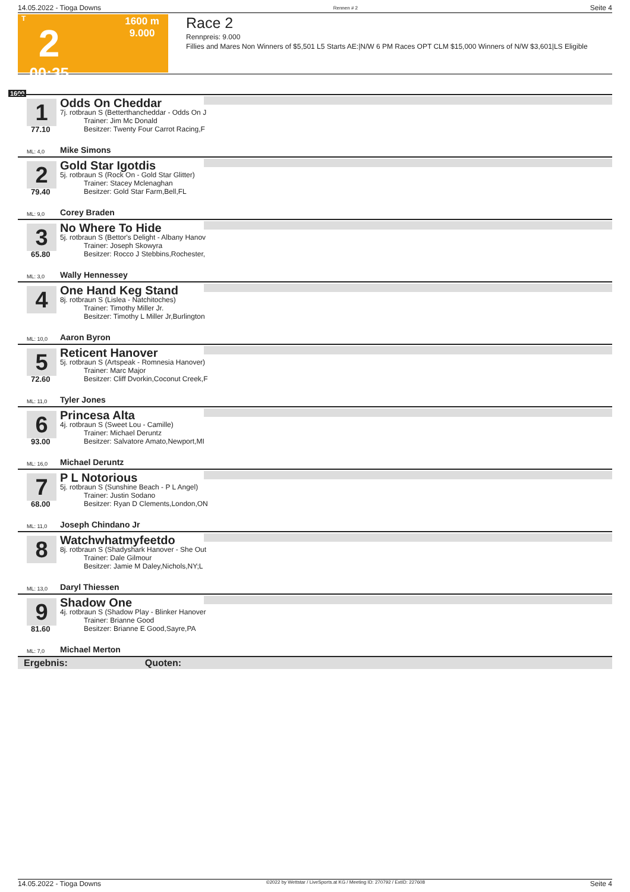14.05.2022 - Tioga Downs Rennen # 2 Seite 4
T
2
00:35
1600 m
9.000
Race 2
Rennpreis: 9.000
Fillies and Mares Non Winners of $5,501 L5 Starts AE:|N/W 6 PM Races OPT CLM $15,000 Winners of N/W $3,601|LS Eligible
1600
Odds On Cheddar
1
7j. rotbraun S (Betterthancheddar - Odds On J
Trainer: Jim Mc Donald
Besitzer: Twenty Four Carrot Racing,F
77.10
ML: 4,0 Mike Simons
Gold Star Igotdis
2
5j. rotbraun S (Rock On - Gold Star Glitter)
Trainer: Stacey Mclenaghan
Besitzer: Gold Star Farm,Bell,FL
79.40
ML: 9,0 Corey Braden
No Where To Hide
3
5j. rotbraun S (Bettor's Delight - Albany Hanov
Trainer: Joseph Skowyra
Besitzer: Rocco J Stebbins,Rochester,
65.80
ML: 3,0 Wally Hennessey
One Hand Keg Stand
4
8j. rotbraun S (Lislea - Natchitoches)
Trainer: Timothy Miller Jr.
Besitzer: Timothy L Miller Jr,Burlington
ML: 10,0 Aaron Byron
Reticent Hanover
5
5j. rotbraun S (Artspeak - Romnesia Hanover)
Trainer: Marc Major
Besitzer: Cliff Dvorkin,Coconut Creek,F
72.60
ML: 11,0 Tyler Jones
Princesa Alta
6
4j. rotbraun S (Sweet Lou - Camille)
Trainer: Michael Deruntz
Besitzer: Salvatore Amato,Newport,MI
93.00
ML: 16,0 Michael Deruntz
P L Notorious
7
5j. rotbraun S (Sunshine Beach - P L Angel)
Trainer: Justin Sodano
Besitzer: Ryan D Clements,London,ON
68.00
ML: 11,0 Joseph Chindano Jr
Watchwhatmyfeetdo
8
8j. rotbraun S (Shadyshark Hanover - She Out
Trainer: Dale Gilmour
Besitzer: Jamie M Daley,Nichols,NY;L
ML: 13,0 Daryl Thiessen
Shadow One
9
4j. rotbraun S (Shadow Play - Blinker Hanover
Trainer: Brianne Good
Besitzer: Brianne E Good,Sayre,PA
81.60
ML: 7,0 Michael Merton
Ergebnis: Quoten:
14.05.2022 - Tioga Downs ©2022 by Wettstar / LiveSports.at KG / Meeting ID: 270792 / ExtID: 227608 Seite 4